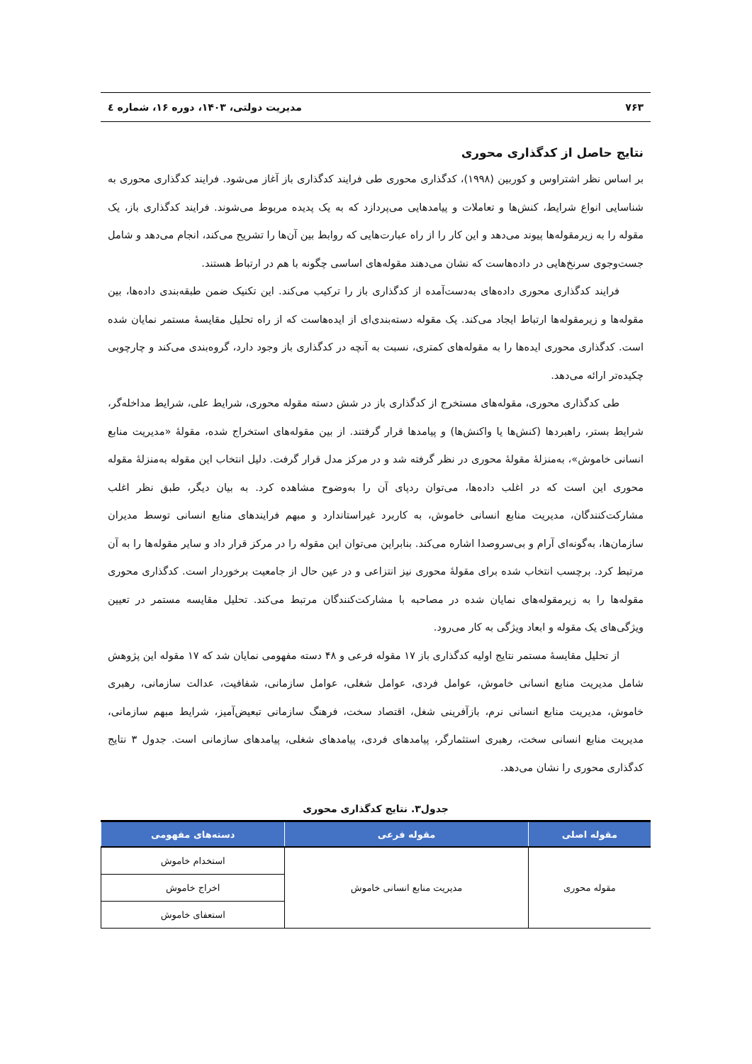۷۶۳ مدیریت دولتی، ۱۴۰۳، دوره ۱۶، شماره ٤
نتایج حاصل از کدگذاری محوری
بر اساس نظر اشتراوس و کوربین (۱۹۹۸)، کدگذاری محوری طی فرایند کدگذاری باز آغاز می‌شود. فرایند کدگذاری محوری به شناسایی انواع شرایط، کنش‌ها و تعاملات و پیامدهایی می‌پردازد که به یک پدیده مربوط می‌شوند. فرایند کدگذاری باز، یک مقوله را به زیرمقوله‌ها پیوند می‌دهد و این کار را از راه عبارت‌هایی که روابط بین آن‌ها را تشریح می‌کند، انجام می‌دهد و شامل جست‌وجوی سرنخ‌هایی در داده‌هاست که نشان می‌دهند مقوله‌های اساسی چگونه با هم در ارتباط هستند.
فرایند کدگذاری محوری داده‌های به‌دست‌آمده از کدگذاری باز را ترکیب می‌کند. این تکنیک ضمن طبقه‌بندی داده‌ها، بین مقوله‌ها و زیرمقوله‌ها ارتباط ایجاد می‌کند. یک مقوله دسته‌بندی‌ای از ایده‌هاست که از راه تحلیل مقایسهٔ مستمر نمایان شده است. کدگذاری محوری ایده‌ها را به مقوله‌های کمتری، نسبت به آنچه در کدگذاری باز وجود دارد، گروه‌بندی می‌کند و چارچوبی چکیده‌تر ارائه می‌دهد.
طی کدگذاری محوری، مقوله‌های مستخرج از کدگذاری باز در شش دسته مقوله محوری، شرایط علی، شرایط مداخله‌گر، شرایط بستر، راهبردها (کنش‌ها یا واکنش‌ها) و پیامدها قرار گرفتند. از بین مقوله‌های استخراج شده، مقولهٔ «مدیریت منابع انسانی خاموش»، به‌منزلهٔ مقولهٔ محوری در نظر گرفته شد و در مرکز مدل قرار گرفت. دلیل انتخاب این مقوله به‌منزلهٔ مقوله محوری این است که در اغلب داده‌ها، می‌توان ردپای آن را به‌وضوح مشاهده کرد. به بیان دیگر، طبق نظر اغلب مشارکت‌کنندگان، مدیریت منابع انسانی خاموش، به کاربرد غیراستاندارد و مبهم فرایندهای منابع انسانی توسط مدیران سازمان‌ها، به‌گونه‌ای آرام و بی‌سروصدا اشاره می‌کند. بنابراین می‌توان این مقوله را در مرکز قرار داد و سایر مقوله‌ها را به آن مرتبط کرد. برچسب انتخاب شده برای مقولهٔ محوری نیز انتزاعی و در عین حال از جامعیت برخوردار است. کدگذاری محوری مقوله‌ها را به زیرمقوله‌های نمایان شده در مصاحبه با مشارکت‌کنندگان مرتبط می‌کند. تحلیل مقایسه مستمر در تعیین ویژگی‌های یک مقوله و ابعاد ویژگی به کار می‌رود.
از تحلیل مقایسهٔ مستمر نتایج اولیه کدگذاری باز ۱۷ مقوله فرعی و ۴۸ دسته مفهومی نمایان شد که ۱۷ مقوله این پژوهش شامل مدیریت منابع انسانی خاموش، عوامل فردی، عوامل شغلی، عوامل سازمانی، شفافیت، عدالت سازمانی، رهبری خاموش، مدیریت منابع انسانی نرم، بازآفرینی شغل، اقتصاد سخت، فرهنگ سازمانی تبعیض‌آمیز، شرایط مبهم سازمانی، مدیریت منابع انسانی سخت، رهبری استثمارگر، پیامدهای فردی، پیامدهای شغلی، پیامدهای سازمانی است. جدول ۳ نتایج کدگذاری محوری را نشان می‌دهد.
جدول۳. نتایج کدگذاری محوری
| مقوله اصلی | مقوله فرعی | دسته‌های مفهومی |
| --- | --- | --- |
| مقوله محوری | مدیریت منابع انسانی خاموش | استخدام خاموش |
| | | اخراج خاموش |
| | | استعفای خاموش |